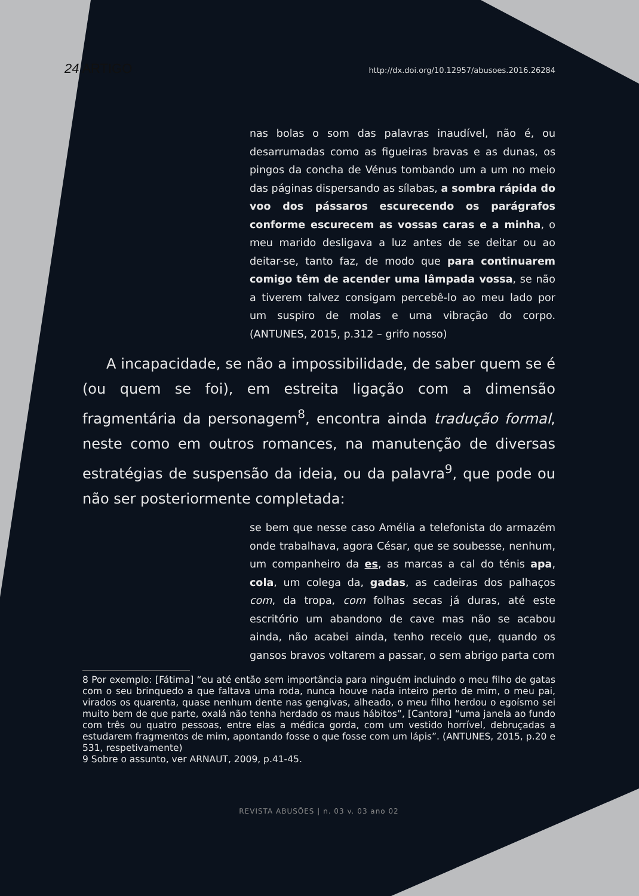24 ARTIGO http://dx.doi.org/10.12957/abusoes.2016.26284
nas bolas o som das palavras inaudível, não é, ou desarrumadas como as figueiras bravas e as dunas, os pingos da concha de Vénus tombando um a um no meio das páginas dispersando as sílabas, a sombra rápida do voo dos pássaros escurecendo os parágrafos conforme escurecem as vossas caras e a minha, o meu marido desligava a luz antes de se deitar ou ao deitar-se, tanto faz, de modo que para continuarem comigo têm de acender uma lâmpada vossa, se não a tiverem talvez consigam percebê-lo ao meu lado por um suspiro de molas e uma vibração do corpo. (ANTUNES, 2015, p.312 – grifo nosso)
A incapacidade, se não a impossibilidade, de saber quem se é (ou quem se foi), em estreita ligação com a dimensão fragmentária da personagem<sup>8</sup>, encontra ainda tradução formal, neste como em outros romances, na manutenção de diversas estratégias de suspensão da ideia, ou da palavra<sup>9</sup>, que pode ou não ser posteriormente completada:
se bem que nesse caso Amélia a telefonista do armazém onde trabalhava, agora César, que se soubesse, nenhum, um companheiro da es, as marcas a cal do ténis apa, cola, um colega da, gadas, as cadeiras dos palhaços com, da tropa, com folhas secas já duras, até este escritório um abandono de cave mas não se acabou ainda, não acabei ainda, tenho receio que, quando os gansos bravos voltarem a passar, o sem abrigo parta com
8 Por exemplo: [Fátima] “eu até então sem importância para ninguém incluindo o meu filho de gatas com o seu brinquedo a que faltava uma roda, nunca houve nada inteiro perto de mim, o meu pai, virados os quarenta, quase nenhum dente nas gengivas, alheado, o meu filho herdou o egoísmo sei muito bem de que parte, oxalá não tenha herdado os maus hábitos”, [Cantora] “uma janela ao fundo com três ou quatro pessoas, entre elas a médica gorda, com um vestido horrível, debruçadas a estudarem fragmentos de mim, apontando fosse o que fosse com um lápis”. (ANTUNES, 2015, p.20 e 531, respetivamente)
9 Sobre o assunto, ver ARNAUT, 2009, p.41-45.
REVISTA ABUSÕES | n. 03 v. 03 ano 02